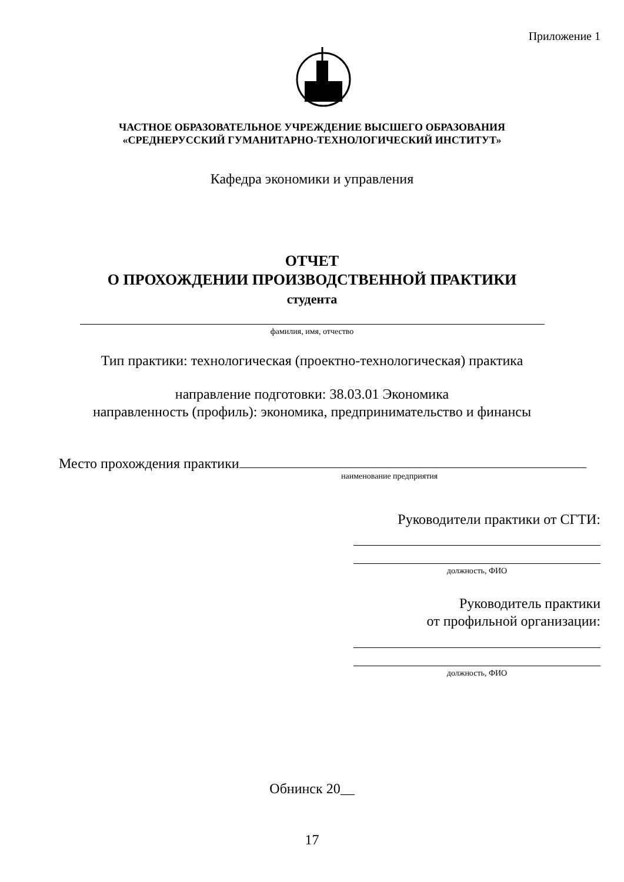Приложение 1
ЧАСТНОЕ ОБРАЗОВАТЕЛЬНОЕ УЧРЕЖДЕНИЕ ВЫСШЕГО ОБРАЗОВАНИЯ
«СРЕДНЕРУССКИЙ ГУМАНИТАРНО-ТЕХНОЛОГИЧЕСКИЙ ИНСТИТУТ»
Кафедра экономики и управления
ОТЧЕТ
О ПРОХОЖДЕНИИ ПРОИЗВОДСТВЕННОЙ ПРАКТИКИ
студента
фамилия, имя, отчество
Тип практики: технологическая (проектно-технологическая) практика
направление подготовки: 38.03.01 Экономика
направленность (профиль): экономика, предпринимательство и финансы
Место прохождения практики
наименование предприятия
Руководители практики от СГТИ:
должность, ФИО
Руководитель практики
от профильной организации:
должность, ФИО
Обнинск 20__
17